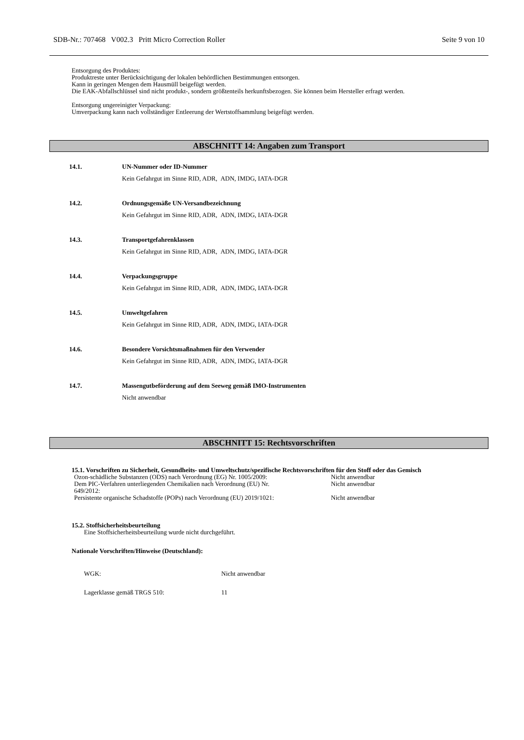SDB-Nr.: 707468 V002.3 Pritt Micro Correction Roller Seite 9 von 10
Entsorgung des Produktes:
Produktreste unter Berücksichtigung der lokalen behördlichen Bestimmungen entsorgen.
Kann in geringen Mengen dem Hausmüll beigefügt werden.
Die EAK-Abfallschlüssel sind nicht produkt-, sondern größtenteils herkunftsbezogen. Sie können beim Hersteller erfragt werden.
Entsorgung ungereinigter Verpackung:
Umverpackung kann nach vollständiger Entleerung der Wertstoffsammlung beigefügt werden.
ABSCHNITT 14: Angaben zum Transport
14.1. UN-Nummer oder ID-Nummer
Kein Gefahrgut im Sinne RID, ADR, ADN, IMDG, IATA-DGR
14.2. Ordnungsgemäße UN-Versandbezeichnung
Kein Gefahrgut im Sinne RID, ADR, ADN, IMDG, IATA-DGR
14.3. Transportgefahrenklassen
Kein Gefahrgut im Sinne RID, ADR, ADN, IMDG, IATA-DGR
14.4. Verpackungsgruppe
Kein Gefahrgut im Sinne RID, ADR, ADN, IMDG, IATA-DGR
14.5. Umweltgefahren
Kein Gefahrgut im Sinne RID, ADR, ADN, IMDG, IATA-DGR
14.6. Besondere Vorsichtsmaßnahmen für den Verwender
Kein Gefahrgut im Sinne RID, ADR, ADN, IMDG, IATA-DGR
14.7. Massengutbeförderung auf dem Seeweg gemäß IMO-Instrumenten
Nicht anwendbar
ABSCHNITT 15: Rechtsvorschriften
15.1. Vorschriften zu Sicherheit, Gesundheits- und Umweltschutz/spezifische Rechtsvorschriften für den Stoff oder das Gemisch
| Ozon-schädliche Substanzen (ODS) nach Verordnung (EG) Nr. 1005/2009: | Nicht anwendbar |
| Dem PIC-Verfahren unterliegenden Chemikalien nach Verordnung (EU) Nr. 649/2012: | Nicht anwendbar |
| Persistente organische Schadstoffe (POPs) nach Verordnung (EU) 2019/1021: | Nicht anwendbar |
15.2. Stoffsicherheitsbeurteilung
Eine Stoffsicherheitsbeurteilung wurde nicht durchgeführt.
Nationale Vorschriften/Hinweise (Deutschland):
| WGK: | Nicht anwendbar |
| Lagerklasse gemäß TRGS 510: | 11 |